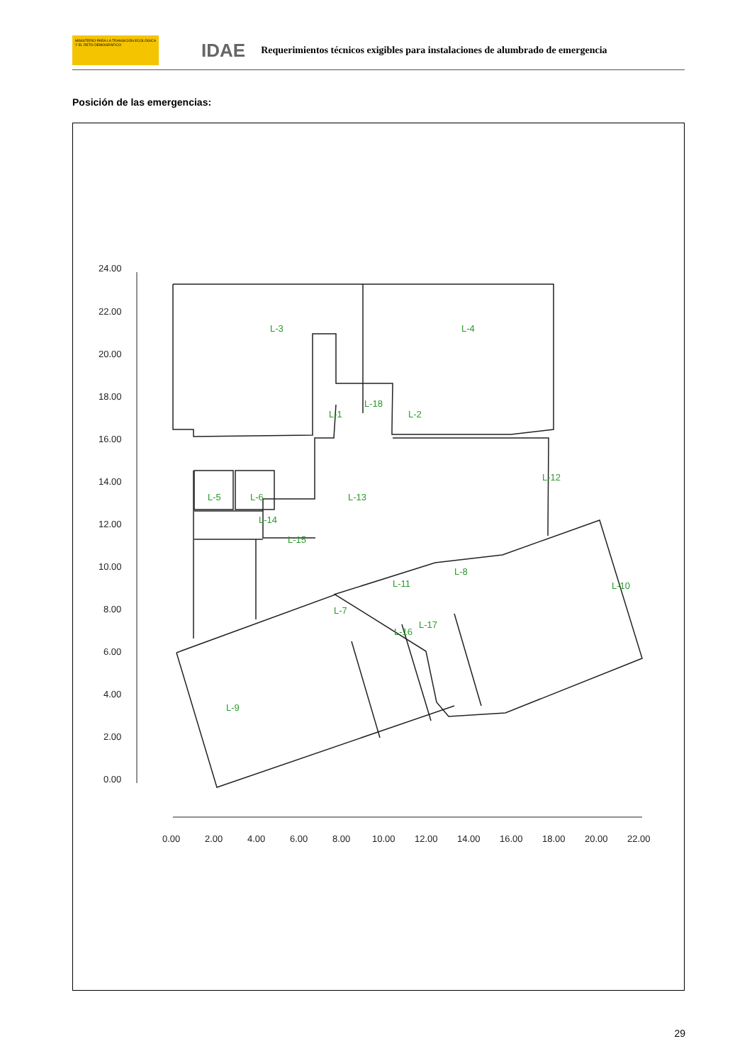MINISTERIO PARA LA TRANSICIÓN ECOLÓGICA Y EL RETO DEMOGRÁFICO
IDAE
Requerimientos técnicos exigibles para instalaciones de alumbrado de emergencia
Posición de las emergencias:
L-3
L-4
L-1
L-2
L-18
L-5
L-6
L-13
L-12
L-14
L-15
L-8
L-11
L-10
L-7
L-16
L-17
L-9
24.00
22.00
20.00
18.00
16.00
14.00
12.00
10.00
8.00
6.00
4.00
2.00
0.00
0.00
2.00
4.00
6.00
8.00
10.00
12.00
14.00
16.00
18.00
20.00
22.00
29